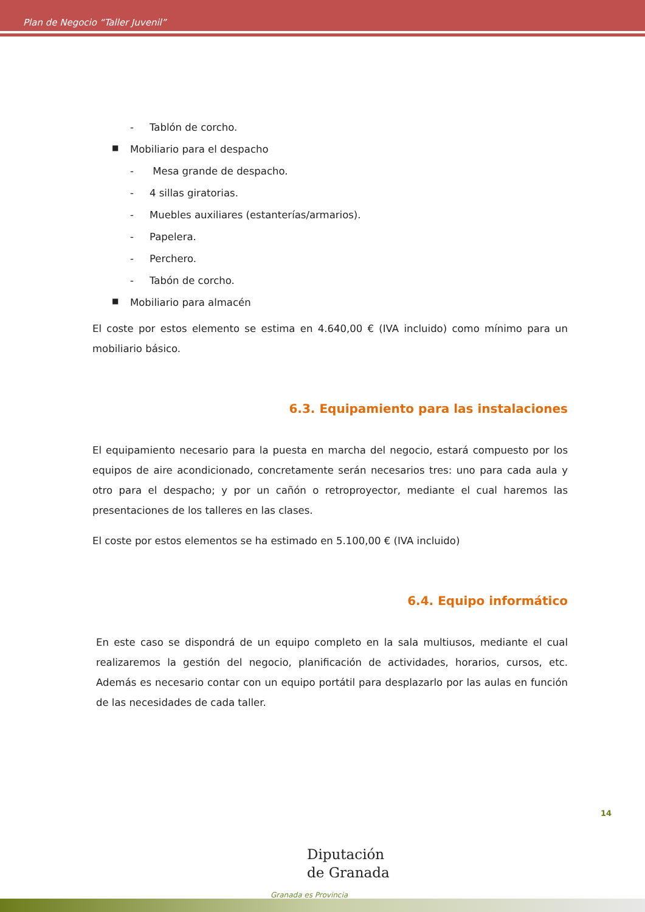Plan de Negocio “Taller Juvenil”
- Tablón de corcho.
■ Mobiliario para el despacho
- Mesa grande de despacho.
- 4 sillas giratorias.
- Muebles auxiliares (estanterías/armarios).
- Papelera.
- Perchero.
- Tabón de corcho.
■ Mobiliario para almacén
El coste por estos elemento se estima en 4.640,00 € (IVA incluido) como mínimo para un mobiliario básico.
6.3. Equipamiento para las instalaciones
El equipamiento necesario para la puesta en marcha del negocio, estará compuesto por los equipos de aire acondicionado, concretamente serán necesarios tres: uno para cada aula y otro para el despacho; y por un cañón o retroproyector, mediante el cual haremos las presentaciones de los talleres en las clases.
El coste por estos elementos se ha estimado en 5.100,00 € (IVA incluido)
6.4. Equipo informático
En este caso se dispondrá de un equipo completo en la sala multiusos, mediante el cual realizaremos la gestión del negocio, planificación de actividades, horarios, cursos, etc. Además es necesario contar con un equipo portátil para desplazarlo por las aulas en función de las necesidades de cada taller.
14
Diputación
de Granada
Granada es Provincia